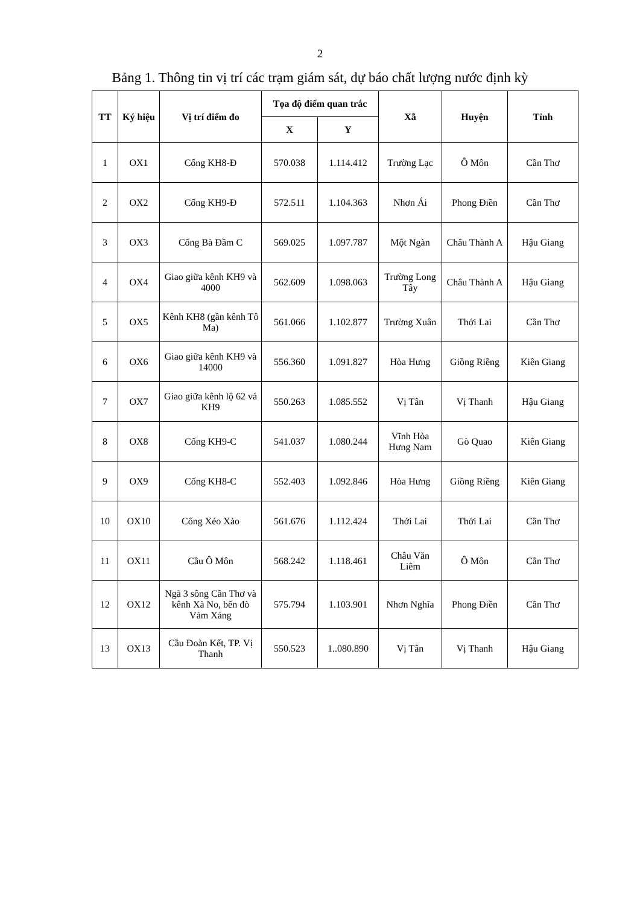2
Bảng 1. Thông tin vị trí các trạm giám sát, dự báo chất lượng nước định kỳ
| TT | Ký hiệu | Vị trí điểm đo | Tọa độ điểm quan trắc | | Xã | Huyện | Tỉnh |
| --- | --- | --- | --- | --- | --- | --- | --- |
| | | | X | Y | | | |
| 1 | OX1 | Cống KH8-Đ | 570.038 | 1.114.412 | Trường Lạc | Ô Môn | Cần Thơ |
| 2 | OX2 | Cống KH9-Đ | 572.511 | 1.104.363 | Nhơn Ái | Phong Điền | Cần Thơ |
| 3 | OX3 | Cống Bà Đầm C | 569.025 | 1.097.787 | Một Ngàn | Châu Thành A | Hậu Giang |
| 4 | OX4 | Giao giữa kênh KH9 và 4000 | 562.609 | 1.098.063 | Trường Long Tây | Châu Thành A | Hậu Giang |
| 5 | OX5 | Kênh KH8 (gần kênh Tô Ma) | 561.066 | 1.102.877 | Trường Xuân | Thới Lai | Cần Thơ |
| 6 | OX6 | Giao giữa kênh KH9 và 14000 | 556.360 | 1.091.827 | Hòa Hưng | Giồng Riềng | Kiên Giang |
| 7 | OX7 | Giao giữa kênh lộ 62 và KH9 | 550.263 | 1.085.552 | Vị Tân | Vị Thanh | Hậu Giang |
| 8 | OX8 | Cống KH9-C | 541.037 | 1.080.244 | Vĩnh Hòa Hưng Nam | Gò Quao | Kiên Giang |
| 9 | OX9 | Cống KH8-C | 552.403 | 1.092.846 | Hòa Hưng | Giồng Riềng | Kiên Giang |
| 10 | OX10 | Cống Xẻo Xào | 561.676 | 1.112.424 | Thới Lai | Thới Lai | Cần Thơ |
| 11 | OX11 | Cầu Ô Môn | 568.242 | 1.118.461 | Châu Văn Liêm | Ô Môn | Cần Thơ |
| 12 | OX12 | Ngã 3 sông Cần Thơ và kênh Xà No, bến đò Vàm Xáng | 575.794 | 1.103.901 | Nhơn Nghĩa | Phong Điền | Cần Thơ |
| 13 | OX13 | Cầu Đoàn Kết, TP. Vị Thanh | 550.523 | 1..080.890 | Vị Tân | Vị Thanh | Hậu Giang |